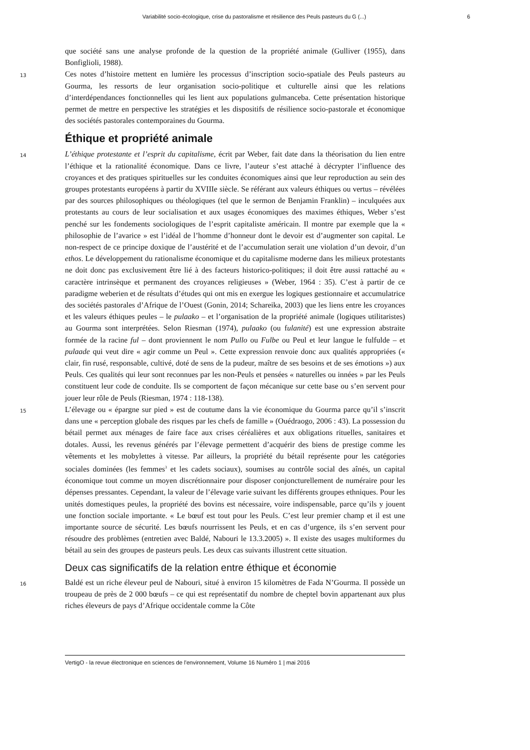Variabilité socio-écologique, crise du pastoralisme et résilience des Peuls pasteurs du G (...) 6
que société sans une analyse profonde de la question de la propriété animale (Gulliver (1955), dans Bonfiglioli, 1988).
13 Ces notes d’histoire mettent en lumière les processus d’inscription socio-spatiale des Peuls pasteurs au Gourma, les ressorts de leur organisation socio-politique et culturelle ainsi que les relations d’interdépendances fonctionnelles qui les lient aux populations gulmanceba. Cette présentation historique permet de mettre en perspective les stratégies et les dispositifs de résilience socio-pastorale et économique des sociétés pastorales contemporaines du Gourma.
Éthique et propriété animale
14 L’éthique protestante et l’esprit du capitalisme, écrit par Weber, fait date dans la théorisation du lien entre l’éthique et la rationalité économique. Dans ce livre, l’auteur s’est attaché à décrypter l’influence des croyances et des pratiques spirituelles sur les conduites économiques ainsi que leur reproduction au sein des groupes protestants européens à partir du XVIIIe siècle. Se référant aux valeurs éthiques ou vertus – révélées par des sources philosophiques ou théologiques (tel que le sermon de Benjamin Franklin) – inculquées aux protestants au cours de leur socialisation et aux usages économiques des maximes éthiques, Weber s’est penché sur les fondements sociologiques de l’esprit capitaliste américain. Il montre par exemple que la « philosophie de l’avarice » est l’idéal de l’homme d’honneur dont le devoir est d’augmenter son capital. Le non-respect de ce principe doxique de l’austérité et de l’accumulation serait une violation d’un devoir, d’un ethos. Le développement du rationalisme économique et du capitalisme moderne dans les milieux protestants ne doit donc pas exclusivement être lié à des facteurs historico-politiques; il doit être aussi rattaché au « caractère intrinsèque et permanent des croyances religieuses » (Weber, 1964 : 35). C’est à partir de ce paradigme weberien et de résultats d’études qui ont mis en exergue les logiques gestionnaire et accumulatrice des sociétés pastorales d’Afrique de l’Ouest (Gonin, 2014; Schareika, 2003) que les liens entre les croyances et les valeurs éthiques peules – le pulaako – et l’organisation de la propriété animale (logiques utilitaristes) au Gourma sont interprétées. Selon Riesman (1974), pulaako (ou fulanité) est une expression abstraite formée de la racine ful – dont proviennent le nom Pullo ou Fulbe ou Peul et leur langue le fulfulde – et pulaade qui veut dire « agir comme un Peul ». Cette expression renvoie donc aux qualités appropriées (« clair, fin rusé, responsable, cultivé, doté de sens de la pudeur, maître de ses besoins et de ses émotions ») aux Peuls. Ces qualités qui leur sont reconnues par les non-Peuls et pensées « naturelles ou innées » par les Peuls constituent leur code de conduite. Ils se comportent de façon mécanique sur cette base ou s’en servent pour jouer leur rôle de Peuls (Riesman, 1974 : 118-138).
15 L’élevage ou « épargne sur pied » est de coutume dans la vie économique du Gourma parce qu’il s’inscrit dans une « perception globale des risques par les chefs de famille » (Ouédraogo, 2006 : 43). La possession du bétail permet aux ménages de faire face aux crises céréalières et aux obligations rituelles, sanitaires et dotales. Aussi, les revenus générés par l’élevage permettent d’acquérir des biens de prestige comme les vêtements et les mobylettes à vitesse. Par ailleurs, la propriété du bétail représente pour les catégories sociales dominées (les femmes<sup>3</sup> et les cadets sociaux), soumises au contrôle social des aînés, un capital économique tout comme un moyen discrétionnaire pour disposer conjoncturellement de numéraire pour les dépenses pressantes. Cependant, la valeur de l’élevage varie suivant les différents groupes ethniques. Pour les unités domestiques peules, la propriété des bovins est nécessaire, voire indispensable, parce qu’ils y jouent une fonction sociale importante. « Le bœuf est tout pour les Peuls. C’est leur premier champ et il est une importante source de sécurité. Les bœufs nourrissent les Peuls, et en cas d’urgence, ils s’en servent pour résoudre des problèmes (entretien avec Baldé, Nabouri le 13.3.2005) ». Il existe des usages multiformes du bétail au sein des groupes de pasteurs peuls. Les deux cas suivants illustrent cette situation.
Deux cas significatifs de la relation entre éthique et économie
16 Baldé est un riche éleveur peul de Nabouri, situé à environ 15 kilomètres de Fada N’Gourma. Il possède un troupeau de près de 2 000 bœufs – ce qui est représentatif du nombre de cheptel bovin appartenant aux plus riches éleveurs de pays d’Afrique occidentale comme la Côte
VertigO - la revue électronique en sciences de l'environnement, Volume 16 Numéro 1 | mai 2016